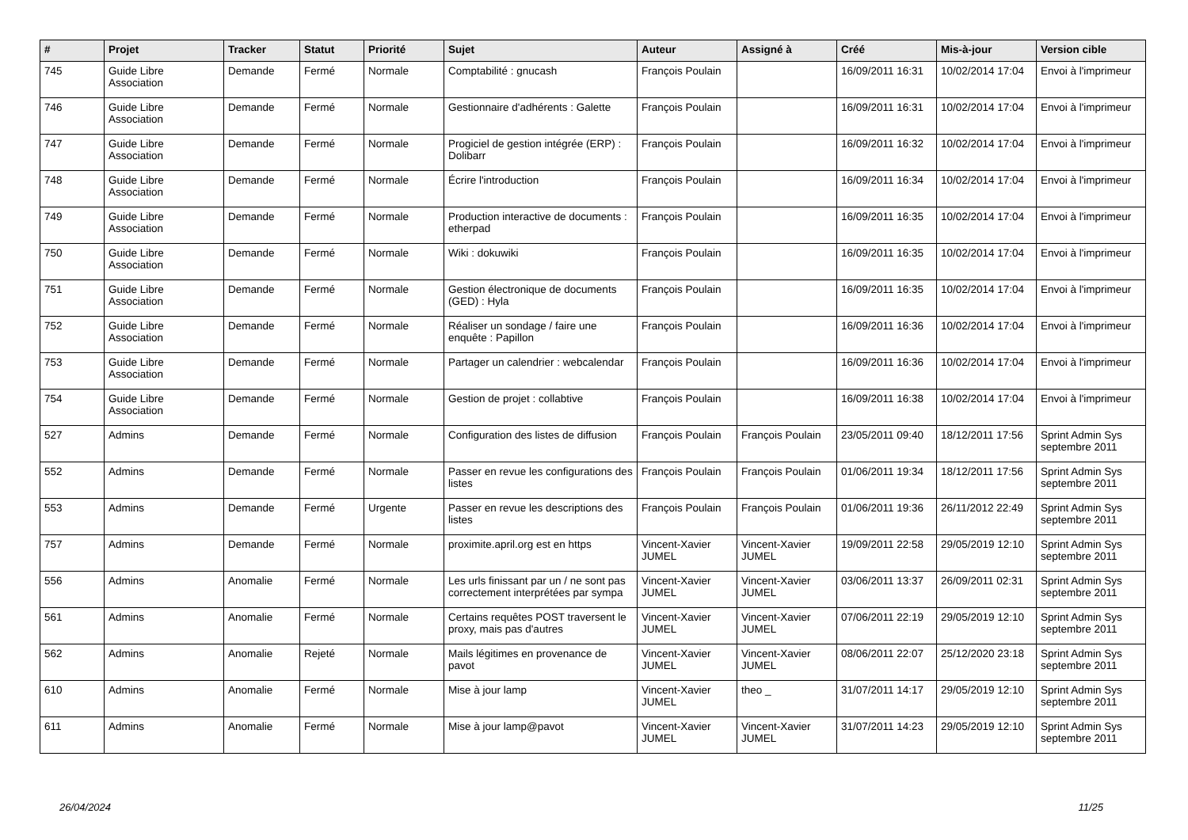| # | Projet | Tracker | Statut | Priorité | Sujet | Auteur | Assigné à | Créé | Mis-à-jour | Version cible |
| --- | --- | --- | --- | --- | --- | --- | --- | --- | --- | --- |
| 745 | Guide Libre Association | Demande | Fermé | Normale | Comptabilité : gnucash | François Poulain | | 16/09/2011 16:31 | 10/02/2014 17:04 | Envoi à l'imprimeur |
| 746 | Guide Libre Association | Demande | Fermé | Normale | Gestionnaire d'adhérents : Galette | François Poulain | | 16/09/2011 16:31 | 10/02/2014 17:04 | Envoi à l'imprimeur |
| 747 | Guide Libre Association | Demande | Fermé | Normale | Progiciel de gestion intégrée (ERP) : Dolibarr | François Poulain | | 16/09/2011 16:32 | 10/02/2014 17:04 | Envoi à l'imprimeur |
| 748 | Guide Libre Association | Demande | Fermé | Normale | Écrire l'introduction | François Poulain | | 16/09/2011 16:34 | 10/02/2014 17:04 | Envoi à l'imprimeur |
| 749 | Guide Libre Association | Demande | Fermé | Normale | Production interactive de documents : etherpad | François Poulain | | 16/09/2011 16:35 | 10/02/2014 17:04 | Envoi à l'imprimeur |
| 750 | Guide Libre Association | Demande | Fermé | Normale | Wiki : dokuwiki | François Poulain | | 16/09/2011 16:35 | 10/02/2014 17:04 | Envoi à l'imprimeur |
| 751 | Guide Libre Association | Demande | Fermé | Normale | Gestion électronique de documents (GED) : Hyla | François Poulain | | 16/09/2011 16:35 | 10/02/2014 17:04 | Envoi à l'imprimeur |
| 752 | Guide Libre Association | Demande | Fermé | Normale | Réaliser un sondage / faire une enquête : Papillon | François Poulain | | 16/09/2011 16:36 | 10/02/2014 17:04 | Envoi à l'imprimeur |
| 753 | Guide Libre Association | Demande | Fermé | Normale | Partager un calendrier : webcalendar | François Poulain | | 16/09/2011 16:36 | 10/02/2014 17:04 | Envoi à l'imprimeur |
| 754 | Guide Libre Association | Demande | Fermé | Normale | Gestion de projet : collabtive | François Poulain | | 16/09/2011 16:38 | 10/02/2014 17:04 | Envoi à l'imprimeur |
| 527 | Admins | Demande | Fermé | Normale | Configuration des listes de diffusion | François Poulain | François Poulain | 23/05/2011 09:40 | 18/12/2011 17:56 | Sprint Admin Sys septembre 2011 |
| 552 | Admins | Demande | Fermé | Normale | Passer en revue les configurations des listes | François Poulain | François Poulain | 01/06/2011 19:34 | 18/12/2011 17:56 | Sprint Admin Sys septembre 2011 |
| 553 | Admins | Demande | Fermé | Urgente | Passer en revue les descriptions des listes | François Poulain | François Poulain | 01/06/2011 19:36 | 26/11/2012 22:49 | Sprint Admin Sys septembre 2011 |
| 757 | Admins | Demande | Fermé | Normale | proximite.april.org est en https | Vincent-Xavier JUMEL | Vincent-Xavier JUMEL | 19/09/2011 22:58 | 29/05/2019 12:10 | Sprint Admin Sys septembre 2011 |
| 556 | Admins | Anomalie | Fermé | Normale | Les urls finissant par un / ne sont pas correctement interprétées par sympa | Vincent-Xavier JUMEL | Vincent-Xavier JUMEL | 03/06/2011 13:37 | 26/09/2011 02:31 | Sprint Admin Sys septembre 2011 |
| 561 | Admins | Anomalie | Fermé | Normale | Certains requêtes POST traversent le proxy, mais pas d'autres | Vincent-Xavier JUMEL | Vincent-Xavier JUMEL | 07/06/2011 22:19 | 29/05/2019 12:10 | Sprint Admin Sys septembre 2011 |
| 562 | Admins | Anomalie | Rejeté | Normale | Mails légitimes en provenance de pavot | Vincent-Xavier JUMEL | Vincent-Xavier JUMEL | 08/06/2011 22:07 | 25/12/2020 23:18 | Sprint Admin Sys septembre 2011 |
| 610 | Admins | Anomalie | Fermé | Normale | Mise à jour lamp | Vincent-Xavier JUMEL | theo _ | 31/07/2011 14:17 | 29/05/2019 12:10 | Sprint Admin Sys septembre 2011 |
| 611 | Admins | Anomalie | Fermé | Normale | Mise à jour lamp@pavot | Vincent-Xavier JUMEL | Vincent-Xavier JUMEL | 31/07/2011 14:23 | 29/05/2019 12:10 | Sprint Admin Sys septembre 2011 |
26/04/2024 11/25